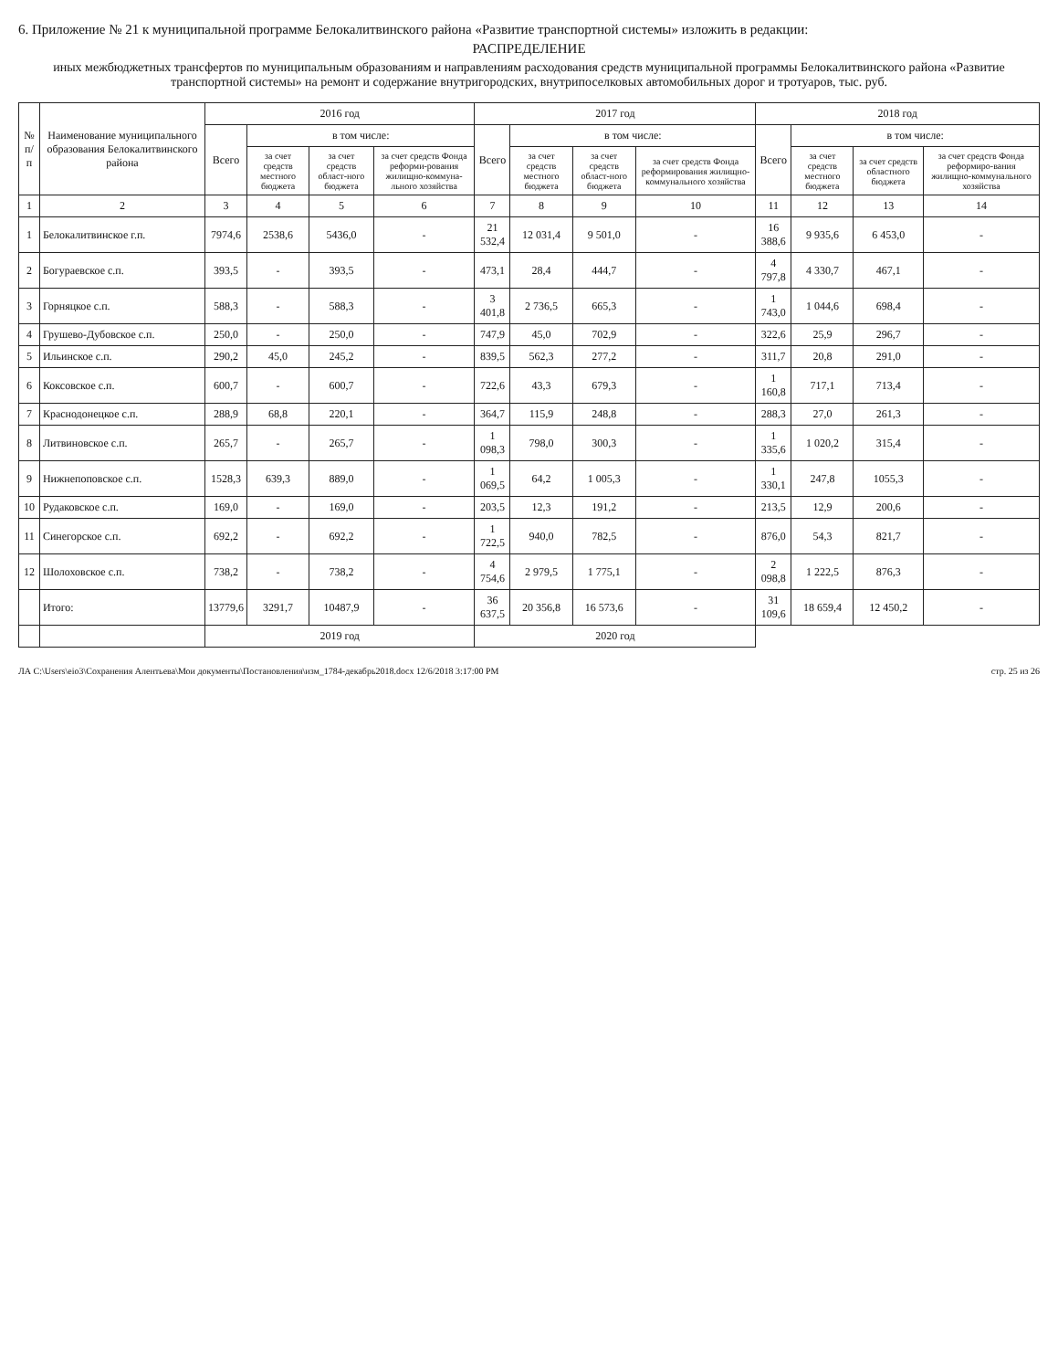6. Приложение № 21 к муниципальной программе Белокалитвинского района «Развитие транспортной системы» изложить в редакции:
РАСПРЕДЕЛЕНИЕ
иных межбюджетных трансфертов по муниципальным образованиям и направлениям расходования средств муниципальной программы Белокалитвинского района «Развитие транспортной системы» на ремонт и содержание внутригородских, внутрипоселковых автомобильных дорог и тротуаров, тыс. руб.
| № п/п | Наименование муниципального образования Белокалитвинского района | 2016 год | | | | 2017 год | | | | 2018 год | | | |
| --- | --- | --- | --- | --- | --- | --- | --- | --- | --- | --- | --- | --- | --- |
| | | Всего | в том числе: | | | Всего | в том числе: | | | Всего | в том числе: | | |
| | | | за счет средств местного бюджета | за счет средств област-ного бюджета | за счет средств Фонда реформи-рования жилищно-коммуна-льного хозяйства | | за счет средств местного бюджета | за счет средств област-ного бюджета | за счет средств Фонда реформирования жилищно-коммунального хозяйства | | за счет средств местного бюджета | за счет средств областного бюджета | за счет средств Фонда реформиро-вания жилищно-коммунального хозяйства |
| 1 | 2 | 3 | 4 | 5 | 6 | 7 | 8 | 9 | 10 | 11 | 12 | 13 | 14 |
| 1 | Белокалитвинское г.п. | 7974,6 | 2538,6 | 5436,0 | - | 21 532,4 | 12 031,4 | 9 501,0 | - | 16 388,6 | 9 935,6 | 6 453,0 | - |
| 2 | Богураевское с.п. | 393,5 | - | 393,5 | - | 473,1 | 28,4 | 444,7 | - | 4 797,8 | 4 330,7 | 467,1 | - |
| 3 | Горняцкое с.п. | 588,3 | - | 588,3 | - | 3 401,8 | 2 736,5 | 665,3 | - | 1 743,0 | 1 044,6 | 698,4 | - |
| 4 | Грушево-Дубовское с.п. | 250,0 | - | 250,0 | - | 747,9 | 45,0 | 702,9 | - | 322,6 | 25,9 | 296,7 | - |
| 5 | Ильинское с.п. | 290,2 | 45,0 | 245,2 | - | 839,5 | 562,3 | 277,2 | - | 311,7 | 20,8 | 291,0 | - |
| 6 | Коксовское с.п. | 600,7 | - | 600,7 | - | 722,6 | 43,3 | 679,3 | - | 1 160,8 | 717,1 | 713,4 | - |
| 7 | Краснодонецкое с.п. | 288,9 | 68,8 | 220,1 | - | 364,7 | 115,9 | 248,8 | - | 288,3 | 27,0 | 261,3 | - |
| 8 | Литвиновское с.п. | 265,7 | - | 265,7 | - | 1 098,3 | 798,0 | 300,3 | - | 1 335,6 | 1 020,2 | 315,4 | - |
| 9 | Нижнепоповское с.п. | 1528,3 | 639,3 | 889,0 | - | 1 069,5 | 64,2 | 1 005,3 | - | 1 330,1 | 247,8 | 1055,3 | - |
| 10 | Рудаковское с.п. | 169,0 | - | 169,0 | - | 203,5 | 12,3 | 191,2 | - | 213,5 | 12,9 | 200,6 | - |
| 11 | Синегорское с.п. | 692,2 | - | 692,2 | - | 1 722,5 | 940,0 | 782,5 | - | 876,0 | 54,3 | 821,7 | - |
| 12 | Шолоховское с.п. | 738,2 | - | 738,2 | - | 4 754,6 | 2 979,5 | 1 775,1 | - | 2 098,8 | 1 222,5 | 876,3 | - |
| | Итого: | 13779,6 | 3291,7 | 10487,9 | - | 36 637,5 | 20 356,8 | 16 573,6 | - | 31 109,6 | 18 659,4 | 12 450,2 | - |
| | | 2019 год | | | | 2020 год | | | | | | | |
ЛА C:\Users\eio3\Сохранения Алентьева\Мои документы\Постановления\изм_1784-декабрь2018.docx 12/6/2018 3:17:00 PM стр. 25 из 26